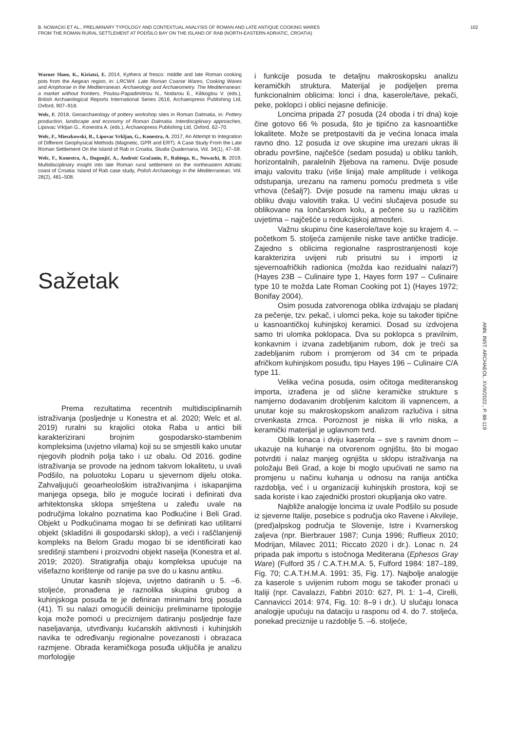B. NOWACKI ET AL., PRELIMINARY TYPOLOGY AND CONTEXTUAL ANALYSIS OF ROMAN AND LATE ANTIQUE COOKING WARES
FROM THE ROMAN RURAL SETTLEMENT AT PODŠILO BAY ON THE ISLAND OF RAB (NORTH-EASTERN ADRIATIC, CROATIA)
102
Warner Slane, K., Kiriatzi, E. 2014, Kythera al fresco: middle and late Roman cooking pots from the Aegean region, in: LRCW4. Late Roman Coarse Wares, Cooking Wares and Amphorae in the Mediterranean. Archaeology and Archaeometry. The Mediterranean: a market without frontiers, Poulou-Papadimitriou N., Nodarou E., Kilikoglou V. (eds.), British Archaeological Reports International Series 2616, Archaeopress Publishing Ltd, Oxford, 907–918.
Welc, F. 2018, Geoarchaeology of pottery workshop sites in Roman Dalmatia, in: Pottery production, landscape and economy of Roman Dalmatia. Interdisciplinary approaches, Lipovac Vrkljan G., Konestra A. (eds.), Archaeopress Publishing Ltd, Oxford, 62–70.
Welc, F., Mieszkowski, R., Lipovac Vrkljan, G., Konestra, A. 2017, An Attempt to Integration of Different Geophysical Methods (Magnetic, GPR and ERT). A Case Study From the Late Roman Settlement On the Island of Rab in Croatia, Studia Quaternaria, Vol. 34(1), 47–59.
Welc, F., Konestra, A., Dugonjić, A., Androić Gračanin, P., Rabiega, K., Nowacki, B. 2019, Multidisciplinary insight into late Roman rural settlement on the northeastern Adriatic coast of Croatia: Island of Rab case study, Polish Archaeology in the Mediterranean, Vol. 28(2), 481–508.
Sažetak
Prema rezultatima recentnih multidisciplinarnih istraživanja (posljednje u Konestra et al. 2020; Welc et al. 2019) ruralni su krajolici otoka Raba u antici bili karakterizirani brojnim gospodarsko-stambenim kompleksima (uvjetno vilama) koji su se smjestili kako unutar njegovih plodnih polja tako i uz obalu. Od 2016. godine istraživanja se provode na jednom takvom lokalitetu, u uvali Podšilo, na poluotoku Loparu u sjevernom dijelu otoka. Zahvaljujući geoarheološkim istraživanjima i iskapanjima manjega opsega, bilo je moguće locirati i definirati dva arhitektonska sklopa smještena u zaleđu uvale na područjima lokalno poznatima kao Podkućine i Beli Grad. Objekt u Podkućinama mogao bi se definirati kao utilitarni objekt (skladišni ili gospodarski sklop), a veći i raščlanjeniji kompleks na Belom Gradu mogao bi se identificirati kao središnji stambeni i proizvodni objekt naselja (Konestra et al. 2019; 2020). Stratigrafija obaju kompleksa upućuje na višefazno korištenje od ranije pa sve do u kasnu antiku.
Unutar kasnih slojeva, uvjetno datiranih u 5. –6. stoljeće, pronađena je raznolika skupina grubog a kuhinjskoga posuđa te je definiran minimalni broj posuda (41). Ti su nalazi omogućili deiniciju preliminarne tipologije koja može pomoći u preciznijem datiranju posljednje faze naseljavanja, utvrđivanju kućanskih aktivnosti i kuhinjskih navika te određivanju regionalne povezanosti i obrazaca razmjene. Obrada keramičkoga posuđa uključila je analizu morfologije
i funkcije posuda te detaljnu makroskopsku analizu keramičkih struktura. Materijal je podijeljen prema funkcionalnim oblicima: lonci i dna, kaserole/tave, pekači, peke, poklopci i oblici nejasne definicije.
Loncima pripada 27 posuda (24 oboda i tri dna) koje čine gotovo 66 % posuda, što je tipično za kasnoantičke lokalitete. Može se pretpostaviti da je većina lonaca imala ravno dno. 12 posuda iz ove skupine ima urezani ukras ili obradu površine, najčešće (sedam posuda) u obliku tankih, horizontalnih, paralelnih žljebova na ramenu. Dvije posude imaju valovitu traku (više linija) male amplitude i velikoga odstupanja, urezanu na ramenu pomoću predmeta s više vrhova (češalj?). Dvije posude na ramenu imaju ukras u obliku dvaju valovitih traka. U većini slučajeva posude su oblikovane na lončarskom kolu, a pečene su u različitim uvjetima – najčešće u redukcijskoj atmosferi.
Važnu skupinu čine kaserole/tave koje su krajem 4. – početkom 5. stoljeća zamijenile niske tave antičke tradicije. Zajedno s oblicima regionalne rasprostranjenosti koje karakterizira uvijeni rub prisutni su i importi iz sjevernoafričkih radionica (možda kao rezidualni nalazi?) (Hayes 23B – Culinaire type 1, Hayes form 197 – Culinaire type 10 te možda Late Roman Cooking pot 1) (Hayes 1972; Bonifay 2004).
Osim posuda zatvorenoga oblika izdvajaju se pladanj za pečenje, tzv. pekač, i ulomci peka, koje su također tipične u kasnoantičkoj kuhinjskoj keramici. Dosad su izdvojena samo tri ulomka poklopaca. Dva su poklopca s pravilnim, konkavnim i izvana zadebljanim rubom, dok je treći sa zadebljanim rubom i promjerom od 34 cm te pripada afričkom kuhinjskom posuđu, tipu Hayes 196 – Culinaire C/A type 11.
Velika većina posuda, osim očitoga mediteranskog importa, izrađena je od slične keramičke strukture s namjerno dodavanim drobljenim kalcitom ili vapnencem, a unutar koje su makroskopskom analizom razlučiva i sitna crvenkasta zrnca. Poroznost je niska ili vrlo niska, a keramički materijal je uglavnom tvrd.
Oblik lonaca i dviju kaserola – sve s ravnim dnom – ukazuje na kuhanje na otvorenom ognjištu, što bi mogao potvrditi i nalaz manjeg ognjišta u sklopu istraživanja na položaju Beli Grad, a koje bi moglo upućivati ne samo na promjenu u načinu kuhanja u odnosu na ranija antička razdoblja, već i u organizaciji kuhinjskih prostora, koji se sada koriste i kao zajednički prostori okupljanja oko vatre.
Najbliže analogije loncima iz uvale Podšilo su posude iz sjeverne Italije, posebice s područja oko Ravene i Akvileje, (pred)alpskog područja te Slovenije, Istre i Kvarnerskog zaljeva (npr. Bierbrauer 1987; Cunja 1996; Ruffieux 2010; Modrijan, Milavec 2011; Riccato 2020 i dr.). Lonac n. 24 pripada pak importu s istočnoga Mediterana (Ephesos Gray Ware) (Fulford 35 / C.A.T.H.M.A. 5, Fulford 1984: 187–189, Fig. 70; C.A.T.H.M.A. 1991: 35, Fig. 17). Najbolje analogije za kaserole s uvijenim rubom mogu se također pronaći u Italiji (npr. Cavalazzi, Fabbri 2010: 627, Pl. 1: 1–4, Cirelli, Cannavicci 2014: 974, Fig. 10: 8–9 i dr.). U slučaju lonaca analogije upućuju na dataciju u rasponu od 4. do 7. stoljeća, ponekad preciznije u razdoblje 5. –6. stoljeće,
ANN. INST. ARCHAEOL. XVIII/2022., P. 88-119